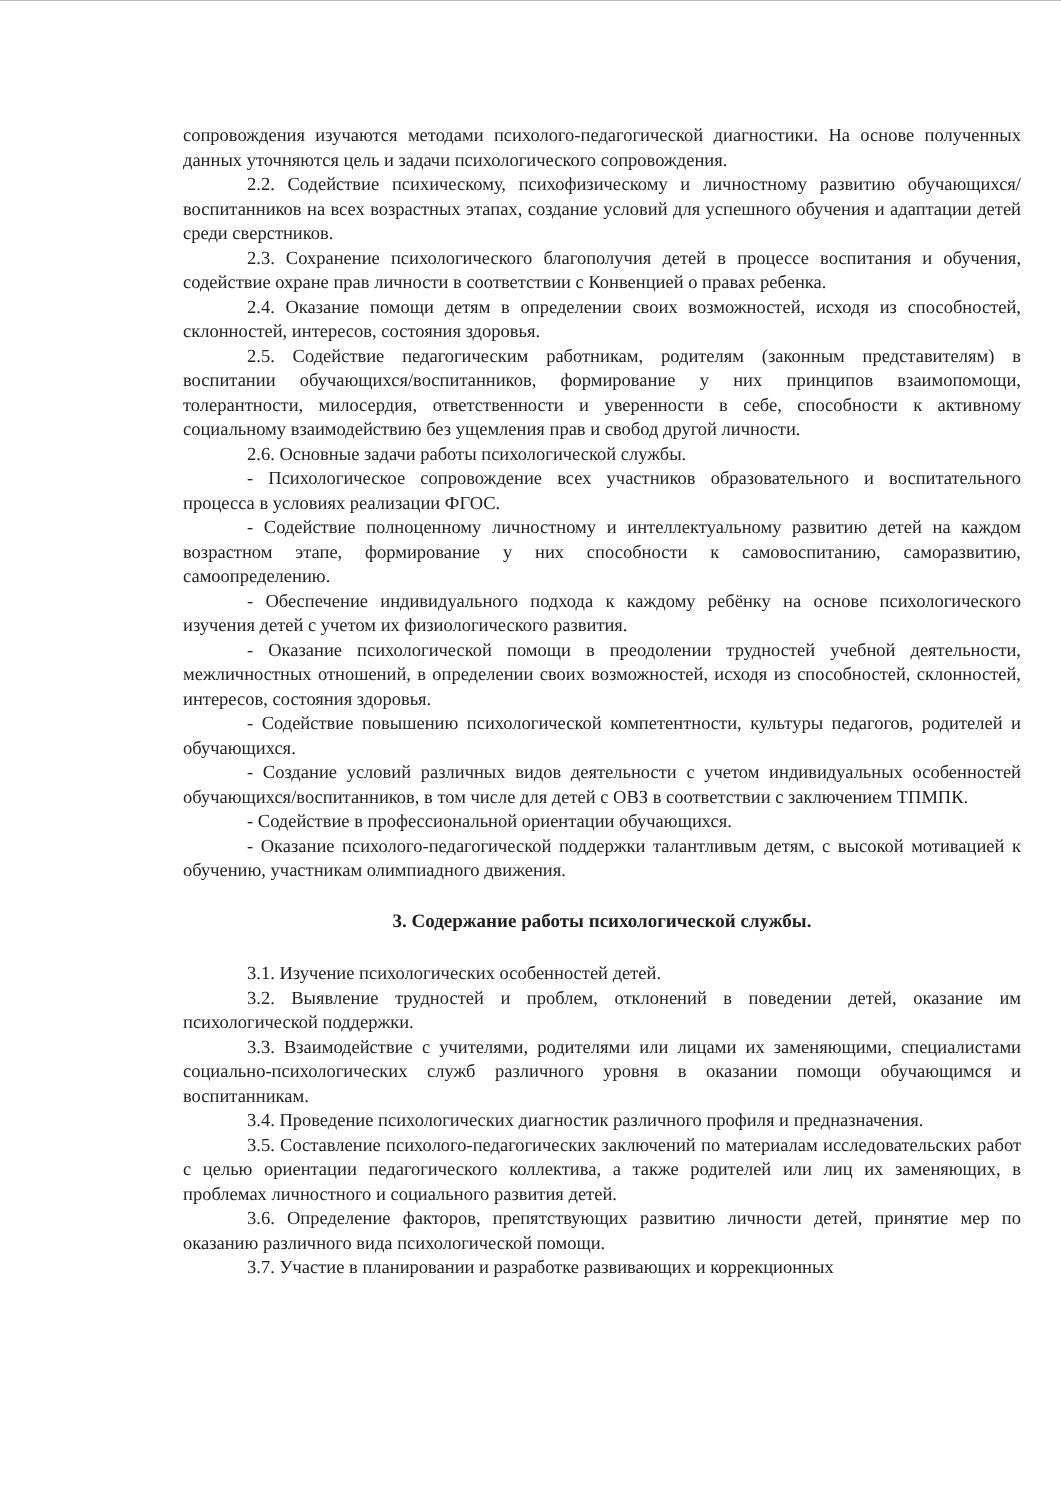сопровождения изучаются методами психолого-педагогической диагностики. На основе полученных данных уточняются цель и задачи психологического сопровождения.
2.2. Содействие психическому, психофизическому и личностному развитию обучающихся/воспитанников на всех возрастных этапах, создание условий для успешного обучения и адаптации детей среди сверстников.
2.3. Сохранение психологического благополучия детей в процессе воспитания и обучения, содействие охране прав личности в соответствии с Конвенцией о правах ребенка.
2.4. Оказание помощи детям в определении своих возможностей, исходя из способностей, склонностей, интересов, состояния здоровья.
2.5. Содействие педагогическим работникам, родителям (законным представителям) в воспитании обучающихся/воспитанников, формирование у них принципов взаимопомощи, толерантности, милосердия, ответственности и уверенности в себе, способности к активному социальному взаимодействию без ущемления прав и свобод другой личности.
2.6. Основные задачи работы психологической службы.
- Психологическое сопровождение всех участников образовательного и воспитательного процесса в условиях реализации ФГОС.
- Содействие полноценному личностному и интеллектуальному развитию детей на каждом возрастном этапе, формирование у них способности к самовоспитанию, саморазвитию, самоопределению.
- Обеспечение индивидуального подхода к каждому ребёнку на основе психологического изучения детей с учетом их физиологического развития.
- Оказание психологической помощи в преодолении трудностей учебной деятельности, межличностных отношений, в определении своих возможностей, исходя из способностей, склонностей, интересов, состояния здоровья.
- Содействие повышению психологической компетентности, культуры педагогов, родителей и обучающихся.
- Создание условий различных видов деятельности с учетом индивидуальных особенностей обучающихся/воспитанников, в том числе для детей с ОВЗ в соответствии с заключением ТПМПК.
- Содействие в профессиональной ориентации обучающихся.
- Оказание психолого-педагогической поддержки талантливым детям, с высокой мотивацией к обучению, участникам олимпиадного движения.
3. Содержание работы психологической службы.
3.1. Изучение психологических особенностей детей.
3.2. Выявление трудностей и проблем, отклонений в поведении детей, оказание им психологической поддержки.
3.3. Взаимодействие с учителями, родителями или лицами их заменяющими, специалистами социально-психологических служб различного уровня в оказании помощи обучающимся и воспитанникам.
3.4. Проведение психологических диагностик различного профиля и предназначения.
3.5. Составление психолого-педагогических заключений по материалам исследовательских работ с целью ориентации педагогического коллектива, а также родителей или лиц их заменяющих, в проблемах личностного и социального развития детей.
3.6. Определение факторов, препятствующих развитию личности детей, принятие мер по оказанию различного вида психологической помощи.
3.7. Участие в планировании и разработке развивающих и коррекционных